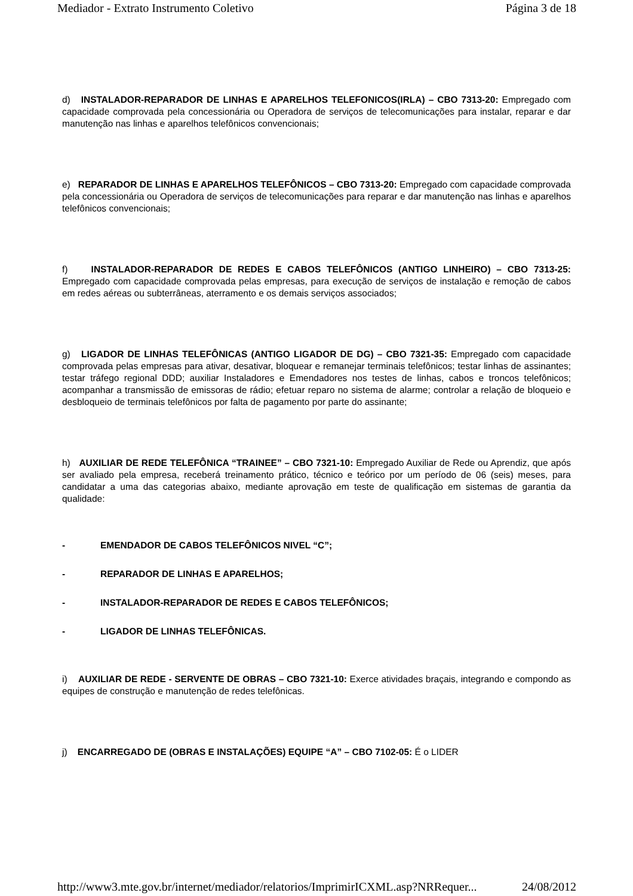Mediador - Extrato Instrumento Coletivo Página 3 de 18
d) INSTALADOR-REPARADOR DE LINHAS E APARELHOS TELEFONICOS(IRLA) – CBO 7313-20: Empregado com capacidade comprovada pela concessionária ou Operadora de serviços de telecomunicações para instalar, reparar e dar manutenção nas linhas e aparelhos telefônicos convencionais;
e) REPARADOR DE LINHAS E APARELHOS TELEFÔNICOS – CBO 7313-20: Empregado com capacidade comprovada pela concessionária ou Operadora de serviços de telecomunicações para reparar e dar manutenção nas linhas e aparelhos telefônicos convencionais;
f) INSTALADOR-REPARADOR DE REDES E CABOS TELEFÔNICOS (ANTIGO LINHEIRO) – CBO 7313-25: Empregado com capacidade comprovada pelas empresas, para execução de serviços de instalação e remoção de cabos em redes aéreas ou subterrâneas, aterramento e os demais serviços associados;
g) LIGADOR DE LINHAS TELEFÔNICAS (ANTIGO LIGADOR DE DG) – CBO 7321-35: Empregado com capacidade comprovada pelas empresas para ativar, desativar, bloquear e remanejar terminais telefônicos; testar linhas de assinantes; testar tráfego regional DDD; auxiliar Instaladores e Emendadores nos testes de linhas, cabos e troncos telefônicos; acompanhar a transmissão de emissoras de rádio; efetuar reparo no sistema de alarme; controlar a relação de bloqueio e desbloqueio de terminais telefônicos por falta de pagamento por parte do assinante;
h) AUXILIAR DE REDE TELEFÔNICA “TRAINEE” – CBO 7321-10: Empregado Auxiliar de Rede ou Aprendiz, que após ser avaliado pela empresa, receberá treinamento prático, técnico e teórico por um período de 06 (seis) meses, para candidatar a uma das categorias abaixo, mediante aprovação em teste de qualificação em sistemas de garantia da qualidade:
- EMENDADOR DE CABOS TELEFÔNICOS NIVEL “C”;
- REPARADOR DE LINHAS E APARELHOS;
- INSTALADOR-REPARADOR DE REDES E CABOS TELEFÔNICOS;
- LIGADOR DE LINHAS TELEFÔNICAS.
i) AUXILIAR DE REDE - SERVENTE DE OBRAS – CBO 7321-10: Exerce atividades braçais, integrando e compondo as equipes de construção e manutenção de redes telefônicas.
j) ENCARREGADO DE (OBRAS E INSTALAÇÕES) EQUIPE “A” – CBO 7102-05: É o LIDER
http://www3.mte.gov.br/internet/mediador/relatorios/ImprimirICXML.asp?NRRequer... 24/08/2012